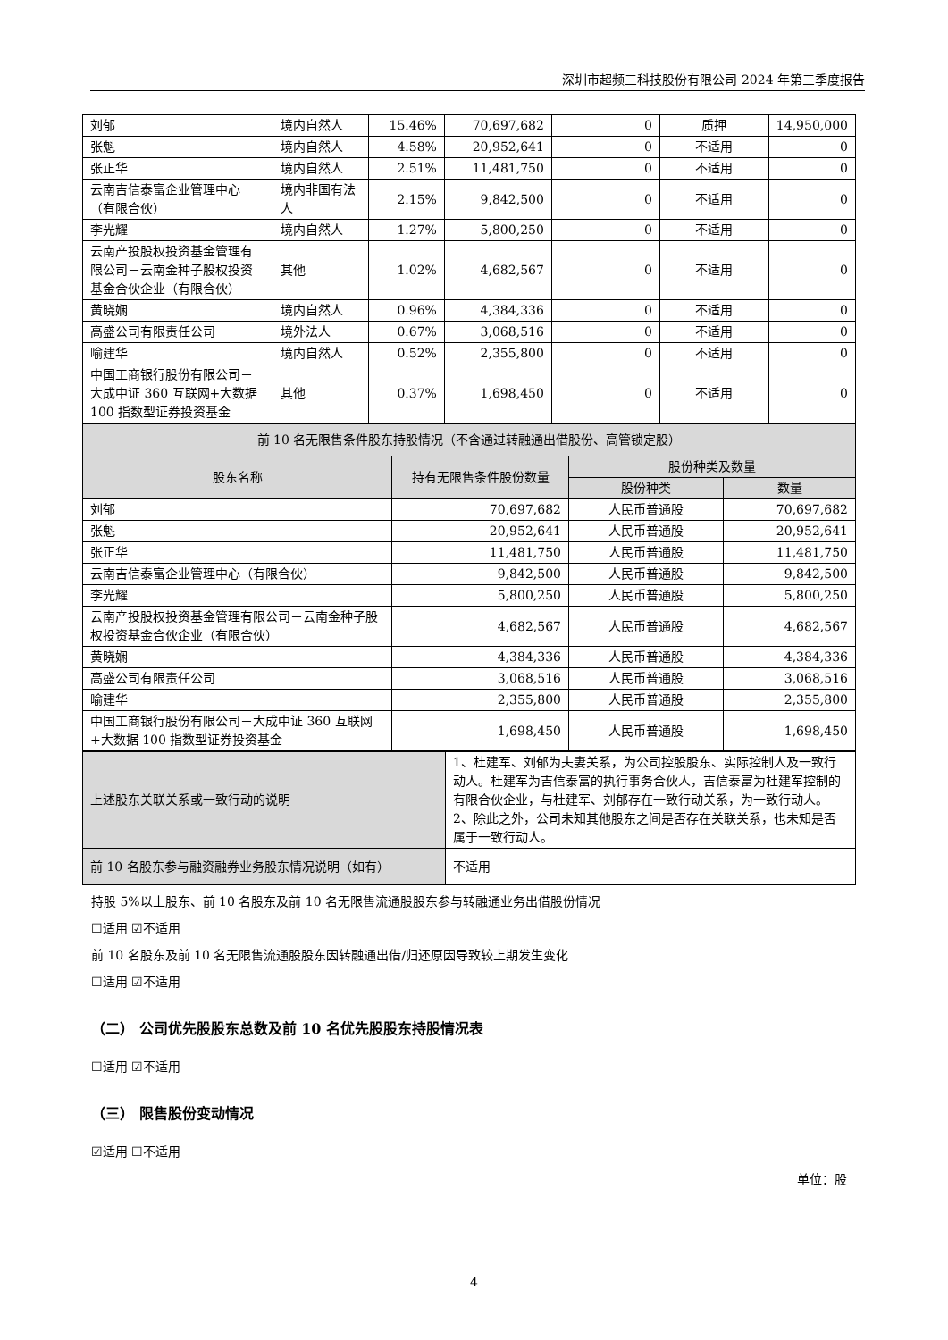深圳市超频三科技股份有限公司 2024 年第三季度报告
| 刘郁 | 境内自然人 | 15.46% | 70,697,682 | 0 | 质押 | 14,950,000 |
| 张魁 | 境内自然人 | 4.58% | 20,952,641 | 0 | 不适用 | 0 |
| 张正华 | 境内自然人 | 2.51% | 11,481,750 | 0 | 不适用 | 0 |
| 云南吉信泰富企业管理中心（有限合伙） | 境内非国有法人 | 2.15% | 9,842,500 | 0 | 不适用 | 0 |
| 李光耀 | 境内自然人 | 1.27% | 5,800,250 | 0 | 不适用 | 0 |
| 云南产投股权投资基金管理有限公司－云南金种子股权投资基金合伙企业（有限合伙） | 其他 | 1.02% | 4,682,567 | 0 | 不适用 | 0 |
| 黄晓娴 | 境内自然人 | 0.96% | 4,384,336 | 0 | 不适用 | 0 |
| 高盛公司有限责任公司 | 境外法人 | 0.67% | 3,068,516 | 0 | 不适用 | 0 |
| 喻建华 | 境内自然人 | 0.52% | 2,355,800 | 0 | 不适用 | 0 |
| 中国工商银行股份有限公司－大成中证 360 互联网+大数据 100 指数型证券投资基金 | 其他 | 0.37% | 1,698,450 | 0 | 不适用 | 0 |
| 前 10 名无限售条件股东持股情况（不含通过转融通出借股份、高管锁定股） | | | |
| 股东名称 | 持有无限售条件股份数量 | 股份种类及数量 | |
| | | 股份种类 | 数量 |
| 刘郁 | 70,697,682 | 人民币普通股 | 70,697,682 |
| 张魁 | 20,952,641 | 人民币普通股 | 20,952,641 |
| 张正华 | 11,481,750 | 人民币普通股 | 11,481,750 |
| 云南吉信泰富企业管理中心（有限合伙） | 9,842,500 | 人民币普通股 | 9,842,500 |
| 李光耀 | 5,800,250 | 人民币普通股 | 5,800,250 |
| 云南产投股权投资基金管理有限公司－云南金种子股权投资基金合伙企业（有限合伙） | 4,682,567 | 人民币普通股 | 4,682,567 |
| 黄晓娴 | 4,384,336 | 人民币普通股 | 4,384,336 |
| 高盛公司有限责任公司 | 3,068,516 | 人民币普通股 | 3,068,516 |
| 喻建华 | 2,355,800 | 人民币普通股 | 2,355,800 |
| 中国工商银行股份有限公司－大成中证 360 互联网+大数据 100 指数型证券投资基金 | 1,698,450 | 人民币普通股 | 1,698,450 |
| 上述股东关联关系或一致行动的说明 | 1、杜建军、刘郁为夫妻关系，为公司控股股东、实际控制人及一致行动人。杜建军为吉信泰富的执行事务合伙人，吉信泰富为杜建军控制的有限合伙企业，与杜建军、刘郁存在一致行动关系，为一致行动人。2、除此之外，公司未知其他股东之间是否存在关联关系，也未知是否属于一致行动人。 |
| 前 10 名股东参与融资融券业务股东情况说明（如有） | 不适用 |
持股 5%以上股东、前 10 名股东及前 10 名无限售流通股股东参与转融通业务出借股份情况
☐适用 ☑不适用
前 10 名股东及前 10 名无限售流通股股东因转融通出借/归还原因导致较上期发生变化
☐适用 ☑不适用
（二） 公司优先股股东总数及前 10 名优先股股东持股情况表
☐适用 ☑不适用
（三） 限售股份变动情况
☑适用 ☐不适用
单位：股
4